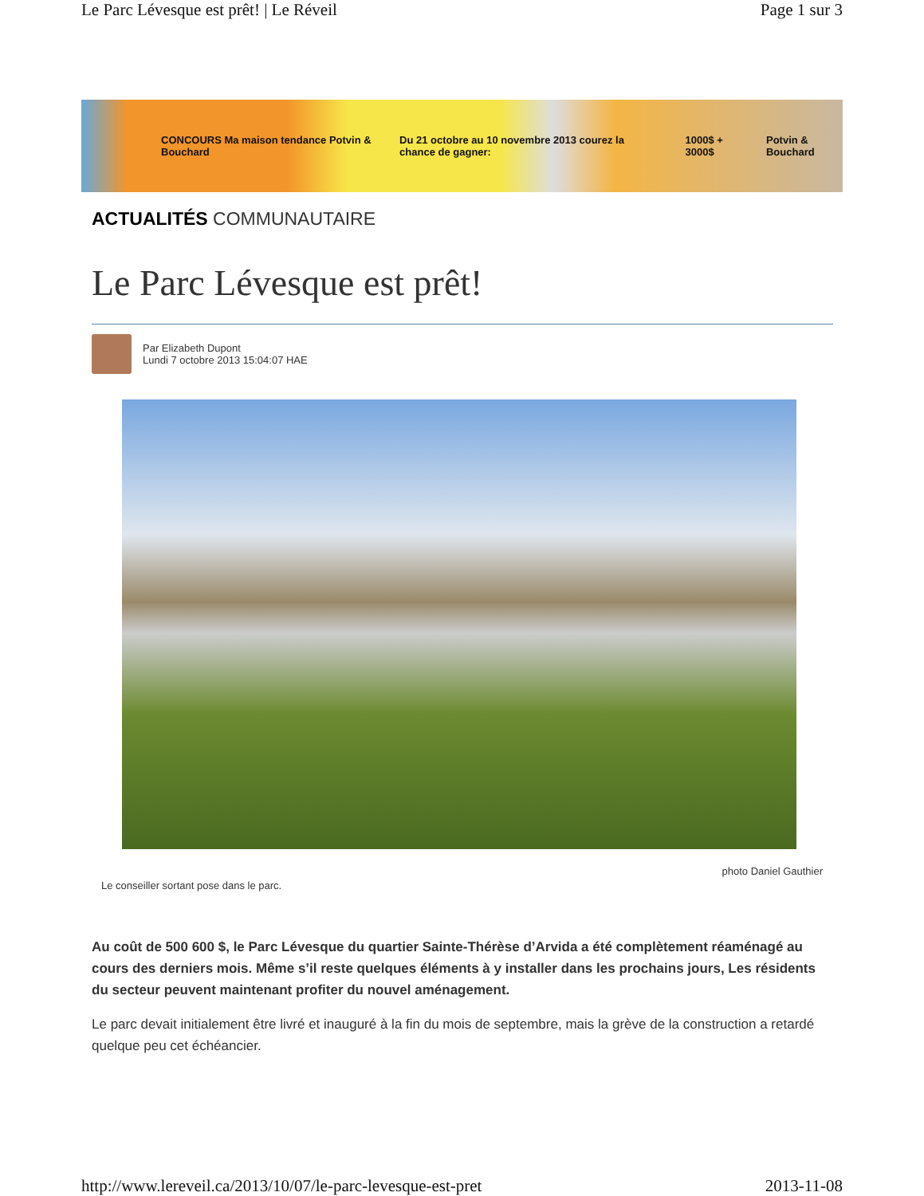Le Parc Lévesque est prêt! | Le Réveil Page 1 sur 3
CONCOURS Ma maison tendance Potvin & Bouchard Du 21 octobre au 10 novembre 2013 courez la chance de gagner: 1000$ + 3000$ Potvin & Bouchard
ACTUALITÉS COMMUNAUTAIRE
Le Parc Lévesque est prêt!
Par Elizabeth Dupont
Lundi 7 octobre 2013 15:04:07 HAE
Le conseiller sortant pose dans le parc. photo Daniel Gauthier
Au coût de 500 600 $, le Parc Lévesque du quartier Sainte-Thérèse d’Arvida a été complètement réaménagé au cours des derniers mois. Même s’il reste quelques éléments à y installer dans les prochains jours, Les résidents du secteur peuvent maintenant profiter du nouvel aménagement.
Le parc devait initialement être livré et inauguré à la fin du mois de septembre, mais la grève de la construction a retardé quelque peu cet échéancier.
http://www.lereveil.ca/2013/10/07/le-parc-levesque-est-pret 2013-11-08